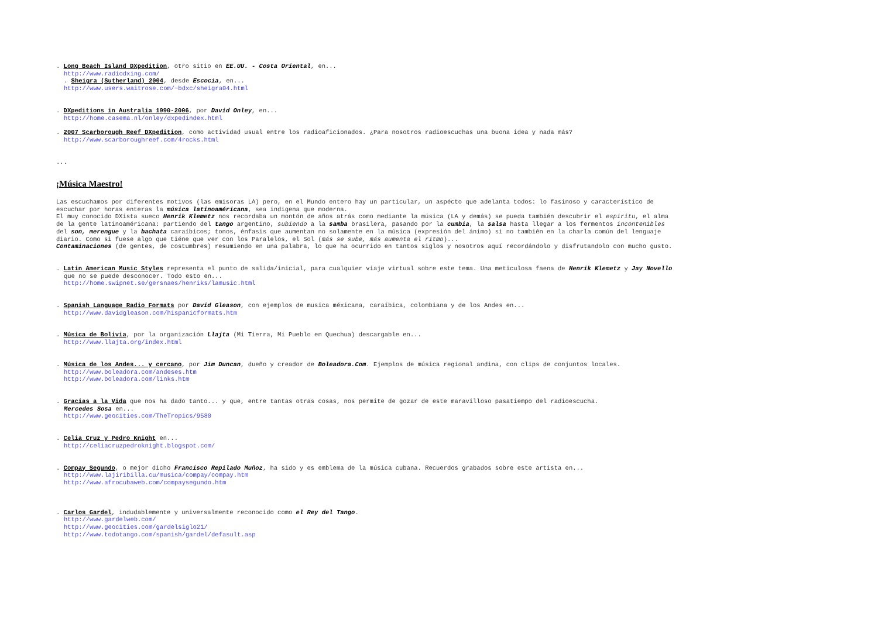. Long Beach Island DXpedition, otro sitio en EE.UU. - Costa Oriental, en...
http://www.radiodxing.com/
. Sheigra (Sutherland) 2004, desde Escocia, en...
http://www.users.waitrose.com/~bdxc/sheigra04.html
. DXpeditions in Australia 1990-2006, por David Onley, en...
http://home.casema.nl/onley/dxpedindex.html
. 2007 Scarborough Reef DXpedition, como actividad usual entre los radioaficionados. ¿Para nosotros radioescuchas una buona idea y nada más?
http://www.scarboroughreef.com/4rocks.html
...
¡Música Maestro!
Las escuchamos por diferentes motivos (las emisoras LA) pero, en el Mundo entero hay un particular, un aspécto que adelanta todos: lo fasinoso y característico de escuchar por horas enteras la música latinoaméricana, sea indigena que moderna.
El muy conocido DXista sueco Henrik Klemetz nos recordaba un montón de años atrás como mediante la música (LA y demás) se pueda también descubrir el espiritu, el alma de la gente latinoaméricana: partiendo del tango argentino, subiendo a la samba brasilera, pasando por la cumbia, la salsa hasta llegar a los fermentos incontenibles del son, merengue y la bachata caraíbicos; tonos, énfasis que aumentan no solamente en la música (expresión del ánimo) si no también en la charla común del lenguaje diario. Como si fuese algo que tiéne que ver con los Paralelos, el Sol (más se sube, más aumenta el ritmo)...
Contaminaciones (de gentes, de costumbres) resumiendo en una palabra, lo que ha ocurrido en tantos siglos y nosotros aquí recordándolo y disfrutandolo con mucho gusto.
. Latin American Music Styles representa el punto de salida/inicial, para cualquier viaje virtual sobre este tema. Una meticulosa faena de Henrik Klemetz y Jay Novello que no se puede desconocer. Todo esto en...
http://home.swipnet.se/gersnaes/henriks/lamusic.html
. Spanish Language Radio Formats por David Gleason, con ejemplos de musica méxicana, caraíbica, colombiana y de los Andes en...
http://www.davidgleason.com/hispanicformats.htm
. Música de Bolivia, por la organización Llajta (Mi Tierra, Mi Pueblo en Quechua) descargable en...
http://www.llajta.org/index.html
. Música de los Andes... y cercano, por Jim Duncan, dueño y creador de Boleadora.Com. Ejemplos de música regional andina, con clips de conjuntos locales.
http://www.boleadora.com/andeses.htm
http://www.boleadora.com/links.htm
. Gracias a la Vida que nos ha dado tanto... y que, entre tantas otras cosas, nos permite de gozar de este maravilloso pasatiempo del radioescucha.
Mercedes Sosa en...
http://www.geocities.com/TheTropics/9580
. Celia Cruz y Pedro Knight en...
http://celiacruzpedroknight.blogspot.com/
. Compay Segundo, o mejor dicho Francisco Repilado Muñoz, ha sido y es emblema de la música cubana. Recuerdos grabados sobre este artista en...
http://www.lajiribilla.cu/musica/compay/compay.htm
http://www.afrocubaweb.com/compaysegundo.htm
. Carlos Gardel, indudablemente y universalmente reconocido como el Rey del Tango.
http://www.gardelweb.com/
http://www.geocities.com/gardelsiglo21/
http://www.todotango.com/spanish/gardel/defasult.asp